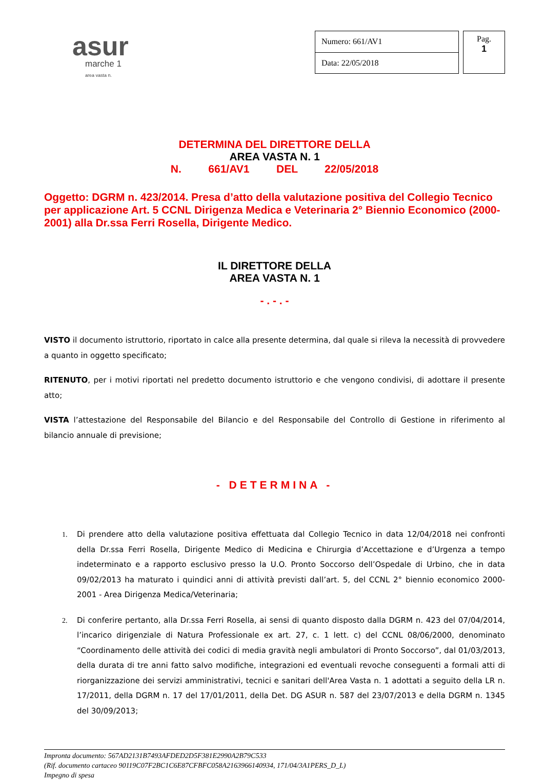asur
marche 1
area vasta n.
| Numero: 661/AV1 |
| Data: 22/05/2018 |
Pag.
1
DETERMINA DEL DIRETTORE DELLA
AREA VASTA N. 1
N. 661/AV1 DEL 22/05/2018
Oggetto: DGRM n. 423/2014. Presa d’atto della valutazione positiva del Collegio Tecnico per applicazione Art. 5 CCNL Dirigenza Medica e Veterinaria 2° Biennio Economico (2000-2001) alla Dr.ssa Ferri Rosella, Dirigente Medico.
IL DIRETTORE DELLA
AREA VASTA N. 1
- . - . -
VISTO il documento istruttorio, riportato in calce alla presente determina, dal quale si rileva la necessità di provvedere a quanto in oggetto specificato;
RITENUTO, per i motivi riportati nel predetto documento istruttorio e che vengono condivisi, di adottare il presente atto;
VISTA l’attestazione del Responsabile del Bilancio e del Responsabile del Controllo di Gestione in riferimento al bilancio annuale di previsione;
- DETERMINA -
1. Di prendere atto della valutazione positiva effettuata dal Collegio Tecnico in data 12/04/2018 nei confronti della Dr.ssa Ferri Rosella, Dirigente Medico di Medicina e Chirurgia d’Accettazione e d’Urgenza a tempo indeterminato e a rapporto esclusivo presso la U.O. Pronto Soccorso dell’Ospedale di Urbino, che in data 09/02/2013 ha maturato i quindici anni di attività previsti dall’art. 5, del CCNL 2° biennio economico 2000-2001 - Area Dirigenza Medica/Veterinaria;
2. Di conferire pertanto, alla Dr.ssa Ferri Rosella, ai sensi di quanto disposto dalla DGRM n. 423 del 07/04/2014, l’incarico dirigenziale di Natura Professionale ex art. 27, c. 1 lett. c) del CCNL 08/06/2000, denominato “Coordinamento delle attività dei codici di media gravità negli ambulatori di Pronto Soccorso”, dal 01/03/2013, della durata di tre anni fatto salvo modifiche, integrazioni ed eventuali revoche conseguenti a formali atti di riorganizzazione dei servizi amministrativi, tecnici e sanitari dell'Area Vasta n. 1 adottati a seguito della LR n. 17/2011, della DGRM n. 17 del 17/01/2011, della Det. DG ASUR n. 587 del 23/07/2013 e della DGRM n. 1345 del 30/09/2013;
Impronta documento: 567AD2131B7493AFDED2D5F381E2990A2B79C533
(Rif. documento cartaceo 90119C07F2BC1C6E87CFBFC058A2163966140934, 171/04/3A1PERS_D_L)
Impegno di spesa